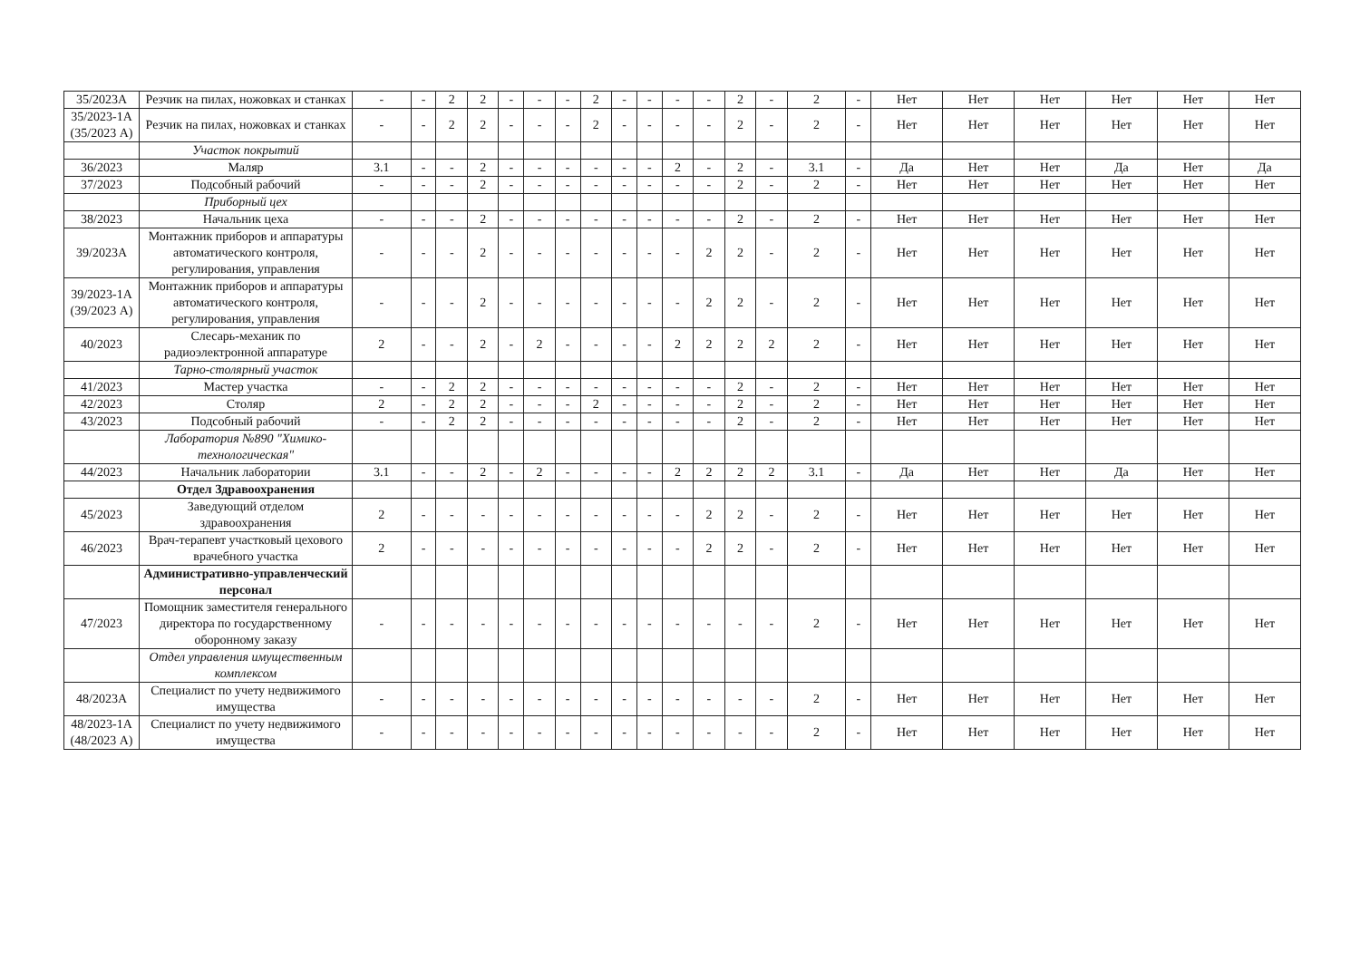| 35/2023А | Резчик на пилах, ножовках и станках | - | - | 2 | 2 | - | - | - | 2 | - | - | - | - | 2 | - | 2 | - | Нет | Нет | Нет | Нет | Нет | Нет |
| 35/2023-1А (35/2023 А) | Резчик на пилах, ножовках и станках | - | - | 2 | 2 | - | - | - | 2 | - | - | - | - | 2 | - | 2 | - | Нет | Нет | Нет | Нет | Нет | Нет |
| | Участок покрытий | | | | | | | | | | | | | | | | | | | | | | |
| 36/2023 | Маляр | 3.1 | - | - | 2 | - | - | - | - | - | - | 2 | - | 2 | - | 3.1 | - | Да | Нет | Нет | Да | Нет | Да |
| 37/2023 | Подсобный рабочий | - | - | - | 2 | - | - | - | - | - | - | - | - | 2 | - | 2 | - | Нет | Нет | Нет | Нет | Нет | Нет |
| | Приборный цех | | | | | | | | | | | | | | | | | | | | | | |
| 38/2023 | Начальник цеха | - | - | - | 2 | - | - | - | - | - | - | - | - | 2 | - | 2 | - | Нет | Нет | Нет | Нет | Нет | Нет |
| 39/2023А | Монтажник приборов и аппаратуры автоматического контроля, регулирования, управления | - | - | - | 2 | - | - | - | - | - | - | - | 2 | 2 | - | 2 | - | Нет | Нет | Нет | Нет | Нет | Нет |
| 39/2023-1А (39/2023 А) | Монтажник приборов и аппаратуры автоматического контроля, регулирования, управления | - | - | - | 2 | - | - | - | - | - | - | - | 2 | 2 | - | 2 | - | Нет | Нет | Нет | Нет | Нет | Нет |
| 40/2023 | Слесарь-механик по радиоэлектронной аппаратуре | 2 | - | - | 2 | - | 2 | - | - | - | - | 2 | 2 | 2 | 2 | 2 | - | Нет | Нет | Нет | Нет | Нет | Нет |
| | Тарно-столярный участок | | | | | | | | | | | | | | | | | | | | | | |
| 41/2023 | Мастер участка | - | - | 2 | 2 | - | - | - | - | - | - | - | - | 2 | - | 2 | - | Нет | Нет | Нет | Нет | Нет | Нет |
| 42/2023 | Столяр | 2 | - | 2 | 2 | - | - | - | 2 | - | - | - | - | 2 | - | 2 | - | Нет | Нет | Нет | Нет | Нет | Нет |
| 43/2023 | Подсобный рабочий | - | - | 2 | 2 | - | - | - | - | - | - | - | - | 2 | - | 2 | - | Нет | Нет | Нет | Нет | Нет | Нет |
| | Лаборатория №890 "Химико-технологическая" | | | | | | | | | | | | | | | | | | | | | | |
| 44/2023 | Начальник лаборатории | 3.1 | - | - | 2 | - | 2 | - | - | - | - | 2 | 2 | 2 | 2 | 3.1 | - | Да | Нет | Нет | Да | Нет | Нет |
| | Отдел Здравоохранения | | | | | | | | | | | | | | | | | | | | | | |
| 45/2023 | Заведующий отделом здравоохранения | 2 | - | - | - | - | - | - | - | - | - | - | 2 | 2 | - | 2 | - | Нет | Нет | Нет | Нет | Нет | Нет |
| 46/2023 | Врач-терапевт участковый цехового врачебного участка | 2 | - | - | - | - | - | - | - | - | - | - | 2 | 2 | - | 2 | - | Нет | Нет | Нет | Нет | Нет | Нет |
| | Административно-управленческий персонал | | | | | | | | | | | | | | | | | | | | | | |
| 47/2023 | Помощник заместителя генерального директора по государственному оборонному заказу | - | - | - | - | - | - | - | - | - | - | - | - | - | - | 2 | - | Нет | Нет | Нет | Нет | Нет | Нет |
| | Отдел управления имущественным комплексом | | | | | | | | | | | | | | | | | | | | | | |
| 48/2023А | Специалист по учету недвижимого имущества | - | - | - | - | - | - | - | - | - | - | - | - | - | - | 2 | - | Нет | Нет | Нет | Нет | Нет | Нет |
| 48/2023-1А (48/2023 А) | Специалист по учету недвижимого имущества | - | - | - | - | - | - | - | - | - | - | - | - | - | - | 2 | - | Нет | Нет | Нет | Нет | Нет | Нет |